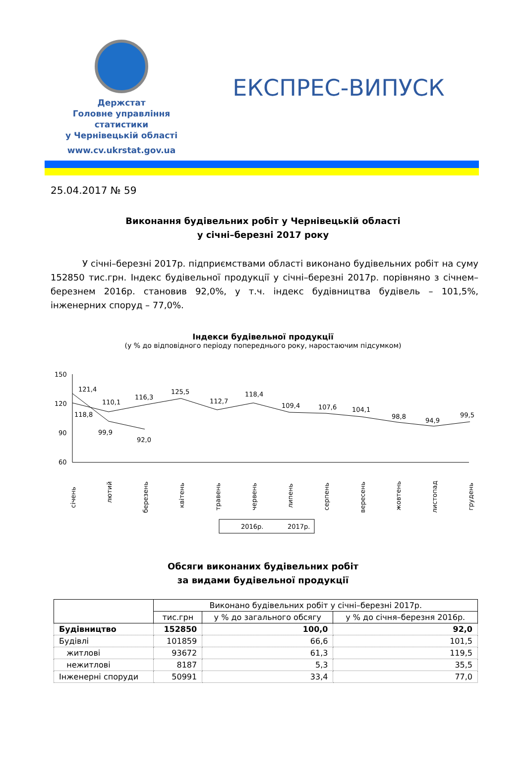Держстат
Головне управління
статистики
у Чернівецькій області
www.cv.ukrstat.gov.ua
ЕКСПРЕС-ВИПУСК
25.04.2017 № 59
Виконання будівельних робіт у Чернівецькій області
у січні–березні 2017 року
У січні–березні 2017р. підприємствами області виконано будівельних робіт на суму 152850 тис.грн. Індекс будівельної продукції у січні–березні 2017р. порівняно з січнем–березнем 2016р. становив 92,0%, у т.ч. індекс будівництва будівель – 101,5%, інженерних споруд – 77,0%.
Індекси будівельної продукції
(у % до відповідного періоду попереднього року, наростаючим підсумком)
150
120
90
60
121,4
118,8
110,1
116,3
125,5
112,7
118,4
109,4
107,6
104,1
98,8
94,9
99,5
99,9
92,0
січень
лютий
березень
квітень
травень
червень
липень
серпень
вересень
жовтень
листопад
грудень
2016р.
2017р.
Обсяги виконаних будівельних робіт
за видами будівельної продукції
| | Виконано будівельних робіт у січні–березні 2017р. | | |
| --- | --- | --- | --- |
| | тис.грн | у % до загального обсягу | у % до січня–березня 2016р. |
| Будівництво | 152850 | 100,0 | 92,0 |
| Будівлі | 101859 | 66,6 | 101,5 |
| житлові | 93672 | 61,3 | 119,5 |
| нежитлові | 8187 | 5,3 | 35,5 |
| Інженерні споруди | 50991 | 33,4 | 77,0 |